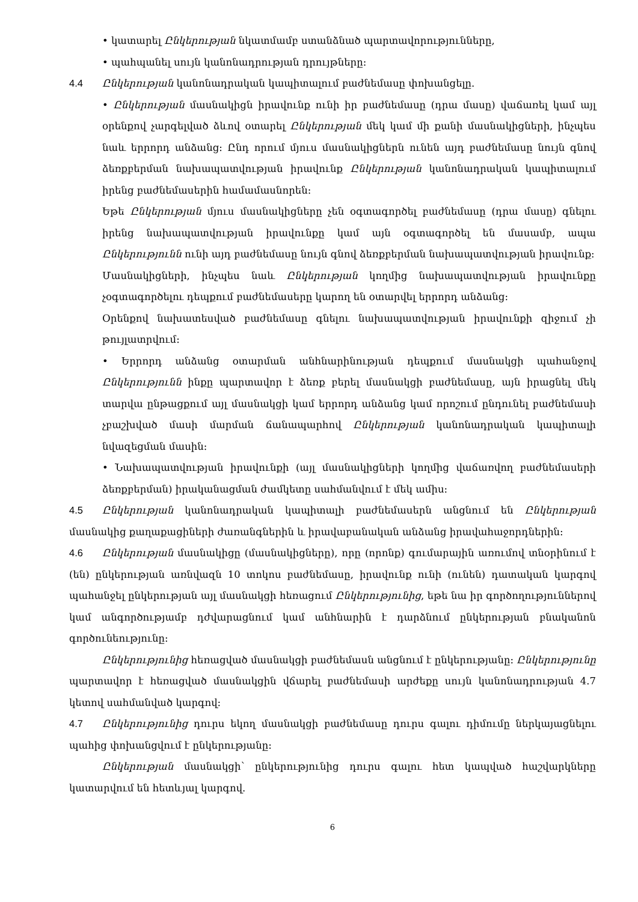• կատարել Ընկերության նկատմամբ ստանձնած պարտավորությունները,
• պահպանել սույն կանոնադրության դրույթները:
4.4 Ընկերության կանոնադրական կապիտալում բաժնեմասը փոխանցելը.
• Ընկերության մասնակիցն իրավունք ունի իր բաժնեմասը (դրա մասը) վաճառել կամ այլ օրենքով չարգելված ձևով օտարել Ընկերության մեկ կամ մի քանի մասնակիցների, ինչպես նաև երրորդ անձանց: Ընդ որում մյուս մասնակիցներն ունեն այդ բաժնեմասը նույն գնով ձեռքբերման նախապատվության իրավունք Ընկերության կանոնադրական կապիտալում իրենց բաժնեմասերին համամասնորեն:
Եթե Ընկերության մյուս մասնակիցները չեն օգտագործել բաժնեմասը (դրա մասը) գնելու իրենց նախապատվության իրավունքը կամ այն օգտագործել են մասամբ, ապա Ընկերությունն ունի այդ բաժնեմասը նույն գնով ձեռքբերման նախապատվության իրավունք:
Մասնակիցների, ինչպես նաև Ընկերության կողմից նախապատվության իրավունքը չօգտագործելու դեպքում բաժնեմասերը կարող են օտարվել երրորդ անձանց:
Օրենքով նախատեսված բաժնեմասը գնելու նախապատվության իրավունքի զիջում չի թույլատրվում:
• Երրորդ անձանց օտարման անհնարինության դեպքում մասնակցի պահանջով Ընկերությունն ինքը պարտավոր է ձեռք բերել մասնակցի բաժնեմասը, այն իրացնել մեկ տարվա ընթացքում այլ մասնակցի կամ երրորդ անձանց կամ որոշում ընդունել բաժնեմասի չբաշխված մասի մարման ճանապարհով Ընկերության կանոնադրական կապիտալի նվազեցման մասին:
• Նախապատվության իրավունքի (այլ մասնակիցների կողմից վաճառվող բաժնեմասերի ձեռքբերման) իրականացման ժամկետը սահմանվում է մեկ ամիս:
4.5 Ընկերության կանոնադրական կապիտալի բաժնեմասերն անցնում են Ընկերության մասնակից քաղաքացիների ժառանգներին և իրավաբանական անձանց իրավահաջորդներին:
4.6 Ընկերության մասնակիցը (մասնակիցները), որը (որոնք) գումարային առումով տնօրինում է (են) ընկերության առնվազն 10 տոկոս բաժնեմասը, իրավունք ունի (ունեն) դատական կարգով պահանջել ընկերության այլ մասնակցի հեռացում Ընկերությունից, եթե նա իր գործողություններով կամ անգործությամբ դժվարացնում կամ անհնարին է դարձնում ընկերության բնականոն գործունեությունը:
Ընկերությունից հեռացված մասնակցի բաժնեմասն անցնում է ընկերությանը: Ընկերությունը պարտավոր է հեռացված մասնակցին վճարել բաժնեմասի արժեքը սույն կանոնադրության 4.7 կետով սահմանված կարգով:
4.7 Ընկերությունից դուրս եկող մասնակցի բաժնեմասը դուրս գալու դիմումը ներկայացնելու պահից փոխանցվում է ընկերությանը:
Ընկերության մասնակցի՝ ընկերությունից դուրս գալու հետ կապված հաշվարկները կատարվում են հետևյալ կարգով.
6